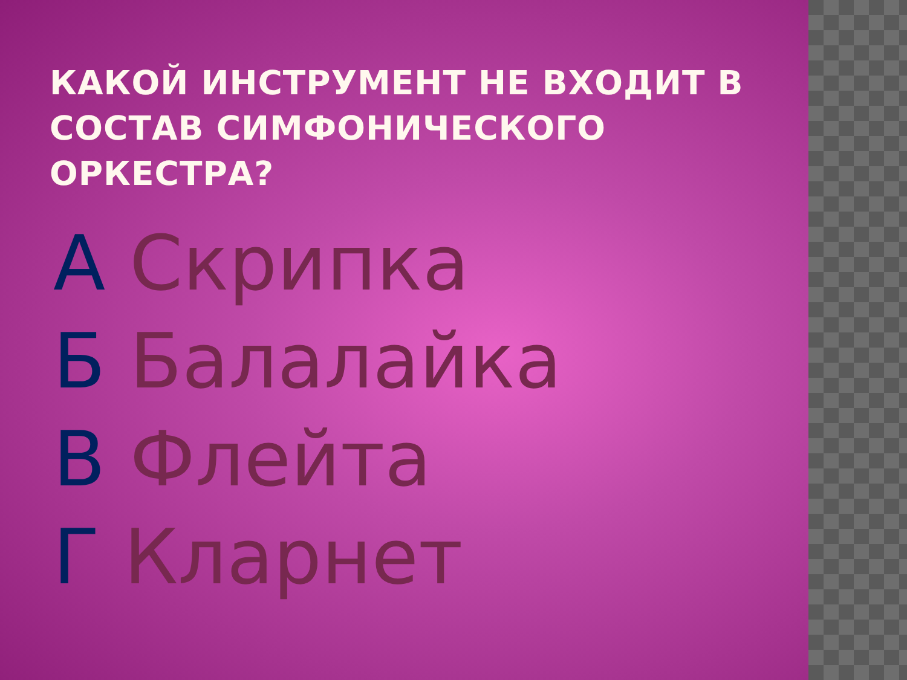КАКОЙ ИНСТРУМЕНТ НЕ ВХОДИТ В СОСТАВ СИМФОНИЧЕСКОГО ОРКЕСТРА?
А Скрипка
Б Балалайка
В Флейта
Г Кларнет